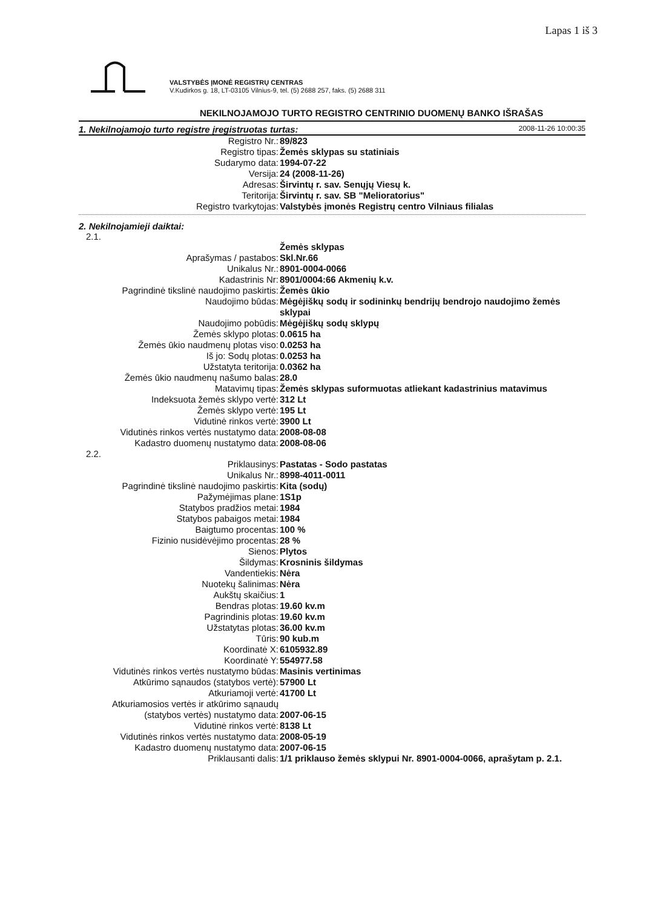Lapas 1 iš 3
VALSTYBĖS ĮMONĖ REGISTRŲ CENTRAS
V.Kudirkos g. 18, LT-03105 Vilnius-9, tel. (5) 2688 257, faks. (5) 2688 311
NEKILNOJAMOJO TURTO REGISTRO CENTRINIO DUOMENŲ BANKO IŠRAŠAS
1. Nekilnojamojo turto registre įregistruotas turtas: 2008-11-26 10:00:35
| Registro Nr.: | 89/823 |
| Registro tipas: | Žemės sklypas su statiniais |
| Sudarymo data: | 1994-07-22 |
| Versija: | 24 (2008-11-26) |
| Adresas: | Širvintų r. sav. Senųjų Viesų k. |
| Teritorija: | Širvintų r. sav. SB "Melioratorius" |
| Registro tvarkytojas: | Valstybės įmonės Registrų centro Vilniaus filialas |
2. Nekilnojamieji daiktai:
2.1.
| | Žemės sklypas |
| Aprašymas / pastabos: | Skl.Nr.66 |
| Unikalus Nr.: | 8901-0004-0066 |
| Kadastrinis Nr: | 8901/0004:66 Akmenių k.v. |
| Pagrindinė tikslinė naudojimo paskirtis: | Žemės ūkio |
| Naudojimo būdas: | Mėgėjiškų sodų ir sodininkų bendrijų bendrojo naudojimo žemės sklypai |
| Naudojimo pobūdis: | Mėgėjiškų sodų sklypų |
| Žemės sklypo plotas: | 0.0615 ha |
| Žemės ūkio naudmenų plotas viso: | 0.0253 ha |
| Iš jo: Sodų plotas: | 0.0253 ha |
| Užstatyta teritorija: | 0.0362 ha |
| Žemės ūkio naudmenų našumo balas: | 28.0 |
| Matavimų tipas: | Žemės sklypas suformuotas atliekant kadastrinius matavimus |
| Indeksuota žemės sklypo vertė: | 312 Lt |
| Žemės sklypo vertė: | 195 Lt |
| Vidutinė rinkos vertė: | 3900 Lt |
| Vidutinės rinkos vertės nustatymo data: | 2008-08-08 |
| Kadastro duomenų nustatymo data: | 2008-08-06 |
2.2.
| Priklausinys: | Pastatas - Sodo pastatas |
| Unikalus Nr.: | 8998-4011-0011 |
| Pagrindinė tikslinė naudojimo paskirtis: | Kita (sodų) |
| Pažymėjimas plane: | 1S1p |
| Statybos pradžios metai: | 1984 |
| Statybos pabaigos metai: | 1984 |
| Baigtumo procentas: | 100 % |
| Fizinio nusidėvėjimo procentas: | 28 % |
| Sienos: | Plytos |
| Šildymas: | Krosninis šildymas |
| Vandentiekis: | Nėra |
| Nuotekų šalinimas: | Nėra |
| Aukštų skaičius: | 1 |
| Bendras plotas: | 19.60 kv.m |
| Pagrindinis plotas: | 19.60 kv.m |
| Užstatytas plotas: | 36.00 kv.m |
| Tūris: | 90 kub.m |
| Koordinatė X: | 6105932.89 |
| Koordinatė Y: | 554977.58 |
| Vidutinės rinkos vertės nustatymo būdas: | Masinis vertinimas |
| Atkūrimo sąnaudos (statybos vertė): | 57900 Lt |
| Atkuriamoji vertė: | 41700 Lt |
| Atkuriamosios vertės ir atkūrimo sąnaudų (statybos vertės) nustatymo data: | 2007-06-15 |
| Vidutinė rinkos vertė: | 8138 Lt |
| Vidutinės rinkos vertės nustatymo data: | 2008-05-19 |
| Kadastro duomenų nustatymo data: | 2007-06-15 |
| Priklausanti dalis: | 1/1 priklauso žemės sklypui Nr. 8901-0004-0066, aprašytam p. 2.1. |